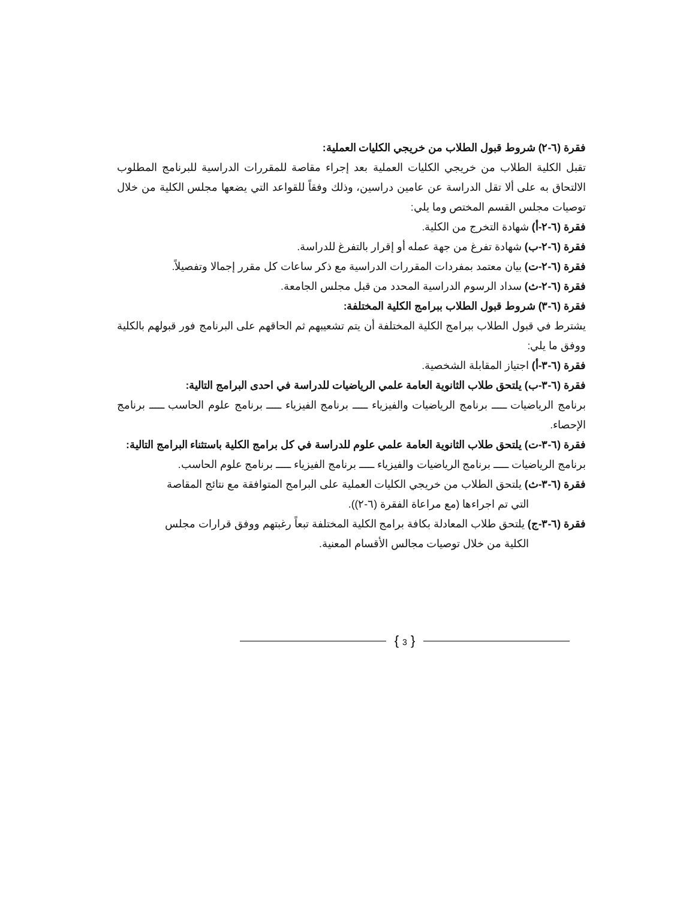فقرة (٦-٢) شروط قبول الطلاب من خريجي الكليات العملية:
تقبل الكلية الطلاب من خريجي الكليات العملية بعد إجراء مقاصة للمقررات الدراسية للبرنامج المطلوب الالتحاق به على ألا تقل الدراسة عن عامين دراسين، وذلك وفقاً للقواعد التي يضعها مجلس الكلية من خلال توصيات مجلس القسم المختص وما يلي:
فقرة (٦-٢-أ) شهادة التخرج من الكلية.
فقرة (٦-٢-ب) شهادة تفرغ من جهة عمله أو إقرار بالتفرغ للدراسة.
فقرة (٦-٢-ت) بيان معتمد بمفردات المقررات الدراسية مع ذكر ساعات كل مقرر إجمالا وتفصيلاً.
فقرة (٦-٢-ث) سداد الرسوم الدراسية المحدد من قبل مجلس الجامعة.
فقرة (٦-٣) شروط قبول الطلاب ببرامج الكلية المختلفة:
يشترط في قبول الطلاب ببرامج الكلية المختلفة أن يتم تشعيبهم ثم الحاقهم على البرنامج فور قبولهم بالكلية ووفق ما يلي:
فقرة (٦-٣-أ) اجتياز المقابلة الشخصية.
فقرة (٦-٣-ب) يلتحق طلاب الثانوية العامة علمي الرياضيات للدراسة في احدى البرامج التالية:
برنامج الرياضيات ـــــ برنامج الرياضيات والفيزياء ـــــ برنامج الفيزياء ـــــ برنامج علوم الحاسب ـــــ برنامج الإحصاء.
فقرة (٦-٣-ت) يلتحق طلاب الثانوية العامة علمي علوم للدراسة في كل برامج الكلية باستثناء البرامج التالية:
برنامج الرياضيات ـــــ برنامج الرياضيات والفيزياء ـــــ برنامج الفيزياء ـــــ برنامج علوم الحاسب.
فقرة (٦-٣-ث) يلتحق الطلاب من خريجي الكليات العملية على البرامج المتوافقة مع نتائج المقاصة
التي تم اجراءها (مع مراعاة الفقرة (٦-٢)).
فقرة (٦-٣-ج) يلتحق طلاب المعادلة بكافة برامج الكلية المختلفة تبعاً رغبتهم ووفق قرارات مجلس
الكلية من خلال توصيات مجالس الأقسام المعنية.
{ 3 }